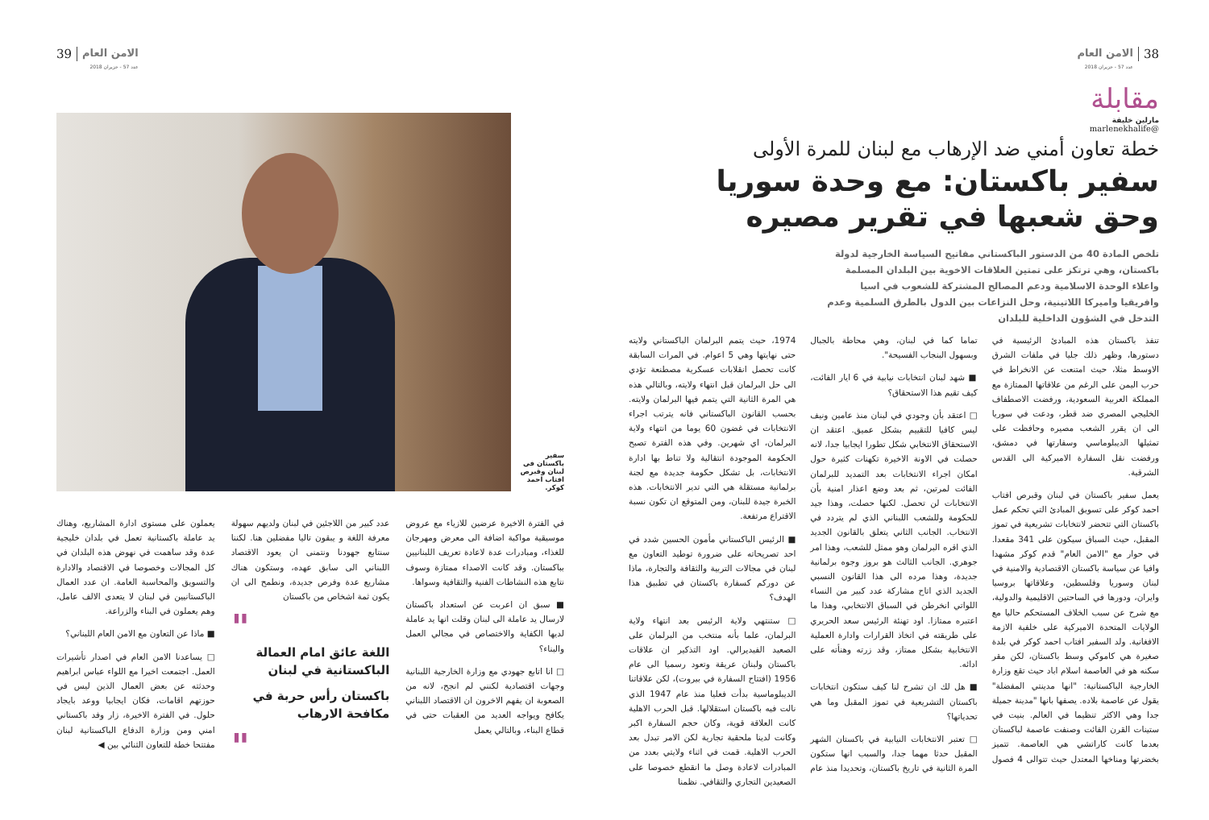38
الامن العام
عدد 57 - حزيران 2018
مقابلة
مارلين خليفة
@marlenekhalife
خطة تعاون أمني ضد الإرهاب مع لبنان للمرة الأولى
سفير باكستان: مع وحدة سوريا
وحق شعبها في تقرير مصيره
تلخص المادة 40 من الدستور الباكستاني مفاتيح السياسة الخارجية لدولة باكستان، وهي ترتكز على تمتين العلاقات الاخوية بين البلدان المسلمة واعلاء الوحدة الاسلامية ودعم المصالح المشتركة للشعوب في اسيا وافريقيا واميركا اللاتينية، وحل النزاعات بين الدول بالطرق السلمية وعدم التدخل في الشؤون الداخلية للبلدان
تنفذ باكستان هذه المبادئ الرئيسية في دستورها، وظهر ذلك جليا في ملفات الشرق الاوسط مثلا، حيث امتنعت عن الانخراط في حرب اليمن على الرغم من علاقاتها الممتازة مع المملكة العربية السعودية، ورفضت الاصطفاف الخليجي المصري ضد قطر، ودعت في سوريا الى ان يقرر الشعب مصيره وحافظت على تمثيلها الديبلوماسي وسفارتها في دمشق، ورفضت نقل السفارة الاميركية الى القدس الشرقية.
يعمل سفير باكستان في لبنان وقبرص افتاب احمد كوكر على تسويق المبادئ التي تحكم عمل باكستان التي تتحضر لانتخابات تشريعية في تموز المقبل، حيث السباق سيكون على 341 مقعدا. في حوار مع "الامن العام" قدم كوكر مشهدا وافيا عن سياسة باكستان الاقتصادية والامنية في لبنان وسوريا وفلسطين، وعلاقاتها بروسيا وايران، ودورها في الساحتين الاقليمية والدولية، مع شرح عن سبب الخلاف المستحكم حاليا مع الولايات المتحدة الاميركية على خلفية الازمة الافغانية. ولد السفير افتاب احمد كوكر في بلدة صغيرة هي كاموكي وسط باكستان، لكن مقر سكنه هو في العاصمة اسلام اباد حيث تقع وزارة الخارجية الباكستانية: "انها مدينتي المفضلة" يقول عن عاصمة بلاده. يصفها بانها "مدينة جميلة جدا وهي الاكثر تنظيما في العالم. بنيت في ستينات القرن الفائت وصنفت عاصمة لباكستان بعدما كانت كاراتشي هي العاصمة. تتميز بخضرتها ومناخها المعتدل حيث تتوالى 4 فصول تماما كما في لبنان، وهي محاطة بالجبال وبسهول البنجاب الفسيحة".
■ شهد لبنان انتخابات نيابية في 6 ايار الفائت، كيف تقيم هذا الاستحقاق؟
□ اعتقد بأن وجودي في لبنان منذ عامين ونيف ليس كافيا للتقييم بشكل عميق. اعتقد ان الاستحقاق الانتخابي شكل تطورا ايجابيا جدا، لانه حصلت في الاونة الاخيرة تكهنات كثيرة حول امكان اجراء الانتخابات بعد التمديد للبرلمان الفائت لمرتين، ثم بعد وضع اعذار امنية بأن الانتخابات لن تحصل. لكنها حصلت، وهذا جيد للحكومة وللشعب اللبناني الذي لم يتردد في الانتخاب. الجانب الثاني يتعلق بالقانون الجديد الذي اقره البرلمان وهو ممثل للشعب، وهذا امر جوهري. الجانب الثالث هو بروز وجوه برلمانية جديدة، وهذا مرده الى هذا القانون النسبي الجديد الذي اتاح مشاركة عدد كبير من النساء اللواتي انخرطن في السباق الانتخابي، وهذا ما اعتبره ممتازا. اود تهنئة الرئيس سعد الحريري على طريقته في اتخاذ القرارات وادارة العملية الانتخابية بشكل ممتاز، وقد زرته وهنأته على ادائه.
■ هل لك ان تشرح لنا كيف ستكون انتخابات باكستان التشريعية في تموز المقبل وما هي تحدياتها؟
□ تعتبر الانتخابات النيابية في باكستان الشهر المقبل حدثا مهما جدا، والسبب انها ستكون المرة الثانية في تاريخ باكستان، وتحديدا منذ عام 1974، حيث يتمم البرلمان الباكستاني ولايته حتى نهايتها وهي 5 اعوام. في المرات السابقة كانت تحصل انقلابات عسكرية مصطنعة تؤدي الى حل البرلمان قبل انتهاء ولايته، وبالتالي هذه هي المرة الثانية التي يتمم فيها البرلمان ولايته. بحسب القانون الباكستاني فانه يترتب اجراء الانتخابات في غضون 60 يوما من انتهاء ولاية البرلمان، اي شهرين. وفي هذه الفترة تصبح الحكومة الموجودة انتقالية ولا تناط بها ادارة الانتخابات، بل تشكل حكومة جديدة مع لجنة برلمانية مستقلة هي التي تدير الانتخابات. هذه الخبرة جيدة للبنان، ومن المتوقع ان تكون نسبة الاقتراع مرتفعة.
■ الرئيس الباكستاني مأمون الحسين شدد في احد تصريحاته على ضرورة توطيد التعاون مع لبنان في مجالات التربية والثقافة والتجارة، ماذا عن دوركم كسفارة باكستان في تطبيق هذا الهدف؟
□ ستنتهي ولاية الرئيس بعد انتهاء ولاية البرلمان، علما بأنه منتخب من البرلمان على الصعيد الفيديرالي. اود التذكير ان علاقات باكستان ولبنان عريقة وتعود رسميا الى عام 1956 (افتتاح السفارة في بيروت)، لكن علاقاتنا الديبلوماسية بدأت فعليا منذ عام 1947 الذي نالت فيه باكستان استقلالها. قبل الحرب الاهلية كانت العلاقة قوية، وكان حجم السفارة اكبر وكانت لدينا ملحقية تجارية لكن الامر تبدل بعد الحرب الاهلية. قمت في اثناء ولايتي بعدد من المبادرات لاعادة وصل ما انقطع خصوصا على الصعيدين التجاري والثقافي. نظمنا
الامن العام
عدد 57 - حزيران 2018
39
سفير باكستان في لبنان وقبرص افتاب احمد كوكر.
في الفترة الاخيرة عرضين للازياء مع عروض موسيقية مواكبة اضافة الى معرض ومهرجان للغذاء، ومبادرات عدة لاعادة تعريف اللبنانيين بباكستان. وقد كانت الاصداء ممتازة وسوف نتابع هذه النشاطات الفنية والثقافية وسواها.
■ سبق ان اعربت عن استعداد باكستان لارسال يد عاملة الى لبنان وقلت انها يد عاملة لديها الكفاية والاختصاص في مجالي العمل والبناء؟
□ انا اتابع جهودي مع وزارة الخارجية اللبنانية وجهات اقتصادية لكنني لم انجح، لانه من الصعوبة ان يفهم الاخرون ان الاقتصاد اللبناني يكافح ويواجه العديد من العقبات حتى في قطاع البناء، وبالتالي يعمل
عدد كبير من اللاجئين في لبنان ولديهم سهولة معرفة اللغة و يبقون تاليا مفضلين هنا. لكننا سنتابع جهودنا ونتمنى ان يعود الاقتصاد اللبناني الى سابق عهده، وستكون هناك مشاريع عدة وفرص جديدة، ونطمح الى ان يكون ثمة اشخاص من باكستان
"
اللغة عائق امام العمالة الباكستانية في لبنان
باكستان رأس حربة في مكافحة الارهاب
"
يعملون على مستوى ادارة المشاريع، وهناك يد عاملة باكستانية تعمل في بلدان خليجية عدة وقد ساهمت في نهوض هذه البلدان في كل المجالات وخصوصا في الاقتصاد والادارة والتسويق والمحاسبة العامة. ان عدد العمال الباكستانيين في لبنان لا يتعدى الالف عامل، وهم يعملون في البناء والزراعة.
■ ماذا عن التعاون مع الامن العام اللبناني؟
□ يساعدنا الامن العام في اصدار تأشيرات العمل. اجتمعت اخيرا مع اللواء عباس ابراهيم وحدثته عن بعض العمال الذين ليس في حوزتهم اقامات، فكان ايجابيا ووعد بايجاد حلول. في الفترة الاخيرة، زار وفد باكستاني امني ومن وزارة الدفاع الباكستانية لبنان مفتتحا خطة للتعاون الثنائي بين ◀